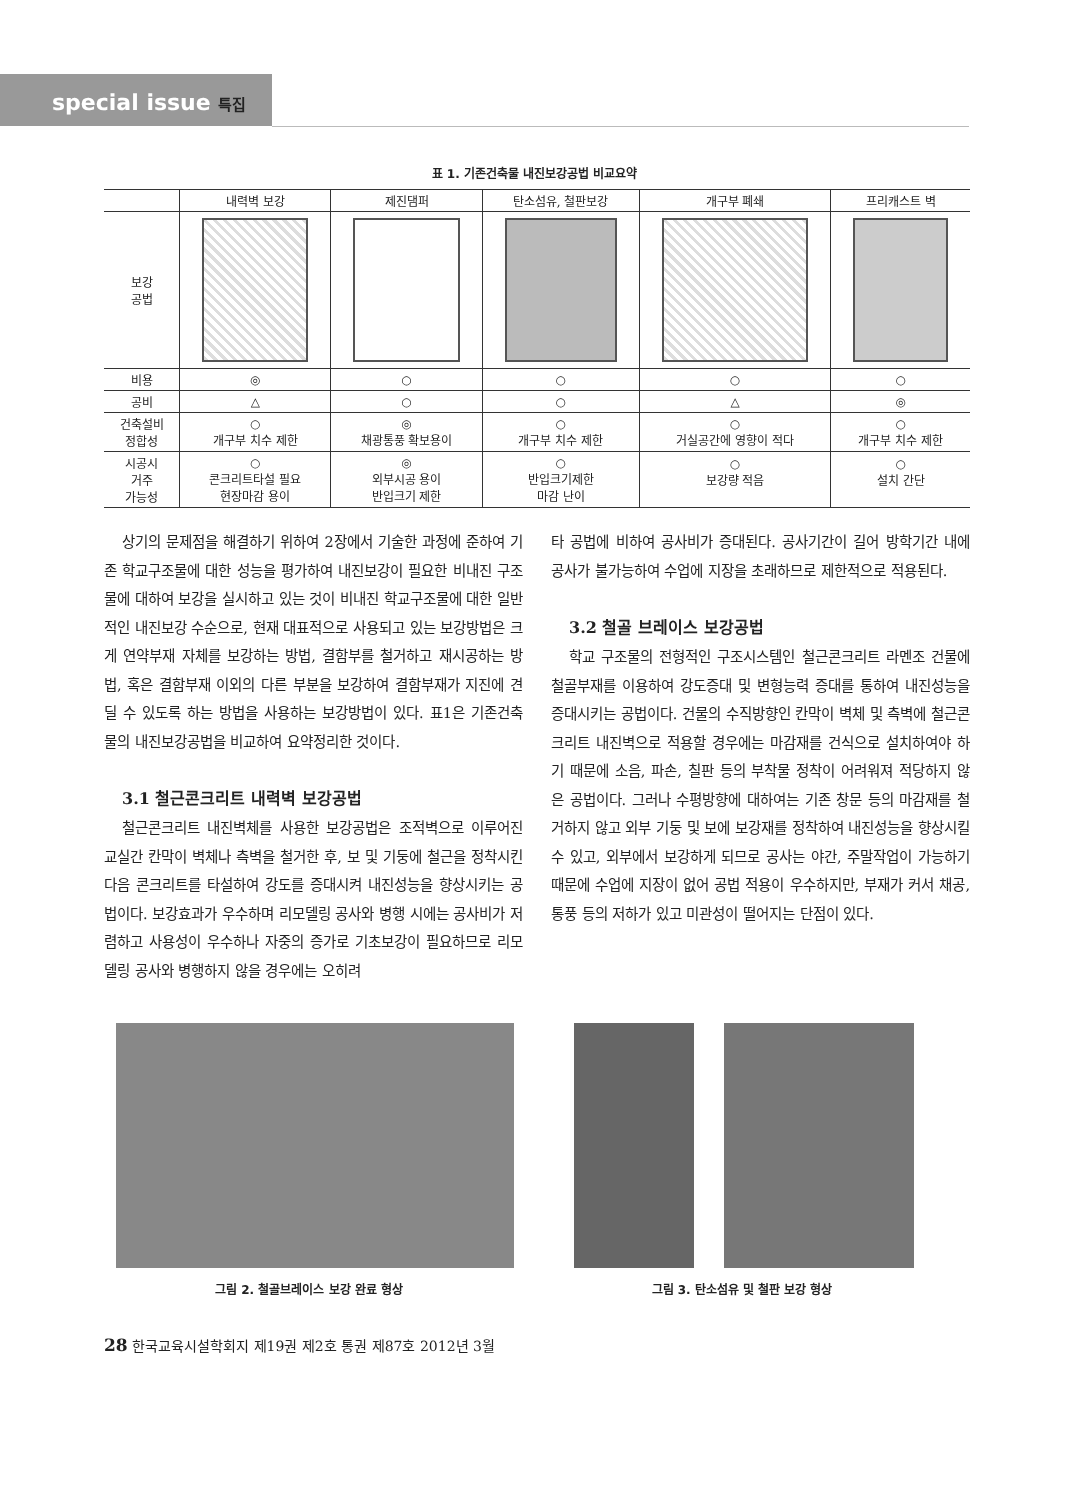special issue 특집
표 1. 기존건축물 내진보강공법 비교요약
| | 내력벽 보강 | 제진댐퍼 | 탄소섬유, 철판보강 | 개구부 폐쇄 | 프리캐스트 벽 |
| --- | --- | --- | --- | --- | --- |
| 보강 공법 | | | | | |
| 비용 | ◎ | ○ | ○ | ○ | ○ |
| 공비 | △ | ○ | ○ | △ | ◎ |
| 건축설비 정합성 | ○ 개구부 치수 제한 | ◎ 채광통풍 확보용이 | ○ 개구부 치수 제한 | ○ 거실공간에 영향이 적다 | ○ 개구부 치수 제한 |
| 시공시 거주 가능성 | ○ 콘크리트타설 필요 현장마감 용이 | ◎ 외부시공 용이 반입크기 제한 | ○ 반입크기제한 마감 난이 | ○ 보강량 적음 | ○ 설치 간단 |
상기의 문제점을 해결하기 위하여 2장에서 기술한 과정에 준하여 기존 학교구조물에 대한 성능을 평가하여 내진보강이 필요한 비내진 구조물에 대하여 보강을 실시하고 있는 것이 비내진 학교구조물에 대한 일반적인 내진보강 수순으로, 현재 대표적으로 사용되고 있는 보강방법은 크게 연약부재 자체를 보강하는 방법, 결함부를 철거하고 재시공하는 방법, 혹은 결함부재 이외의 다른 부분을 보강하여 결함부재가 지진에 견딜 수 있도록 하는 방법을 사용하는 보강방법이 있다. 표1은 기존건축물의 내진보강공법을 비교하여 요약정리한 것이다.
3.1 철근콘크리트 내력벽 보강공법
철근콘크리트 내진벽체를 사용한 보강공법은 조적벽으로 이루어진 교실간 칸막이 벽체나 측벽을 철거한 후, 보 및 기둥에 철근을 정착시킨 다음 콘크리트를 타설하여 강도를 증대시켜 내진성능을 향상시키는 공법이다. 보강효과가 우수하며 리모델링 공사와 병행 시에는 공사비가 저렴하고 사용성이 우수하나 자중의 증가로 기초보강이 필요하므로 리모델링 공사와 병행하지 않을 경우에는 오히려
타 공법에 비하여 공사비가 증대된다. 공사기간이 길어 방학기간 내에 공사가 불가능하여 수업에 지장을 초래하므로 제한적으로 적용된다.
3.2 철골 브레이스 보강공법
학교 구조물의 전형적인 구조시스템인 철근콘크리트 라멘조 건물에 철골부재를 이용하여 강도증대 및 변형능력 증대를 통하여 내진성능을 증대시키는 공법이다. 건물의 수직방향인 칸막이 벽체 및 측벽에 철근콘크리트 내진벽으로 적용할 경우에는 마감재를 건식으로 설치하여야 하기 때문에 소음, 파손, 칠판 등의 부착물 정착이 어려워져 적당하지 않은 공법이다. 그러나 수평방향에 대하여는 기존 창문 등의 마감재를 철거하지 않고 외부 기둥 및 보에 보강재를 정착하여 내진성능을 향상시킬 수 있고, 외부에서 보강하게 되므로 공사는 야간, 주말작업이 가능하기 때문에 수업에 지장이 없어 공법 적용이 우수하지만, 부재가 커서 채공, 통풍 등의 저하가 있고 미관성이 떨어지는 단점이 있다.
그림 2. 철골브레이스 보강 완료 형상 그림 3. 탄소섬유 및 철판 보강 형상
28 한국교육시설학회지 제19권 제2호 통권 제87호 2012년 3월